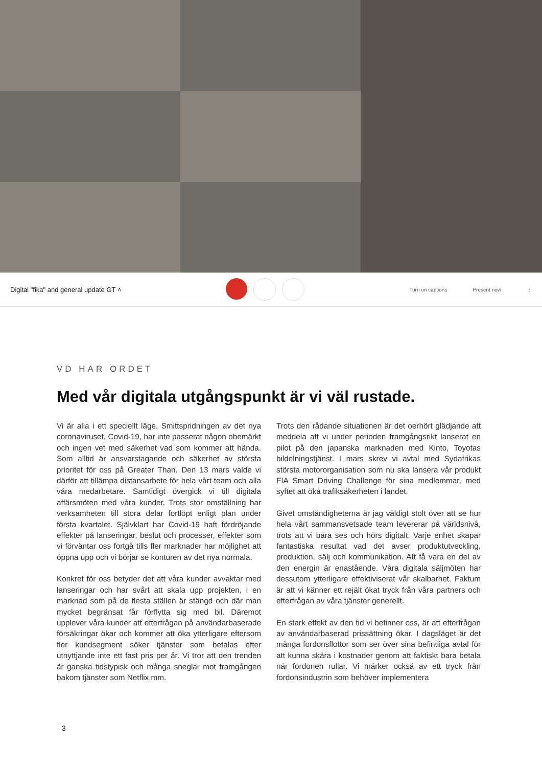Digital "fika" and general update GT ˄ Turn on captions Present now ⋮
VD HAR ORDET
Med vår digitala utgångspunkt är vi väl rustade.
Vi är alla i ett speciellt läge. Smittspridningen av det nya coronaviruset, Covid-19, har inte passerat någon obemärkt och ingen vet med säkerhet vad som kommer att hända. Som alltid är ansvarstagande och säkerhet av största prioritet för oss på Greater Than. Den 13 mars valde vi därför att tillämpa distansarbete för hela vårt team och alla våra medarbetare. Samtidigt övergick vi till digitala affärsmöten med våra kunder. Trots stor omställning har verksamheten till stora delar fortlöpt enligt plan under första kvartalet. Självklart har Covid-19 haft fördröjande effekter på lanseringar, beslut och processer, effekter som vi förväntar oss fortgå tills fler marknader har möjlighet att öppna upp och vi börjar se konturen av det nya normala.
Konkret för oss betyder det att våra kunder avvaktar med lanseringar och har svårt att skala upp projekten, i en marknad som på de flesta ställen är stängd och där man mycket begränsat får förflytta sig med bil. Däremot upplever våra kunder att efterfrågan på användarbaserade försäkringar ökar och kommer att öka ytterligare eftersom fler kundsegment söker tjänster som betalas efter utnyttjande inte ett fast pris per år. Vi tror att den trenden är ganska tidstypisk och många sneglar mot framgången bakom tjänster som Netflix mm.
Trots den rådande situationen är det oerhört glädjande att meddela att vi under perioden framgångsrikt lanserat en pilot på den japanska marknaden med Kinto, Toyotas bildelningstjänst. I mars skrev vi avtal med Sydafrikas största motororganisation som nu ska lansera vår produkt FIA Smart Driving Challenge för sina medlemmar, med syftet att öka trafiksäkerheten i landet.
Givet omständigheterna är jag väldigt stolt över att se hur hela vårt sammansvetsade team levererar på världsnivå, trots att vi bara ses och hörs digitalt. Varje enhet skapar fantastiska resultat vad det avser produktutveckling, produktion, sälj och kommunikation. Att få vara en del av den energin är enastående. Våra digitala säljmöten har dessutom ytterligare effektiviserat vår skalbarhet. Faktum är att vi känner ett rejält ökat tryck från våra partners och efterfrågan av våra tjänster generellt.
En stark effekt av den tid vi befinner oss, är att efterfrågan av användarbaserad prissättning ökar. I dagsläget är det många fordonsflottor som ser över sina befintliga avtal för att kunna skära i kostnader genom att faktiskt bara betala när fordonen rullar. Vi märker också av ett tryck från fordonsindustrin som behöver implementera
3